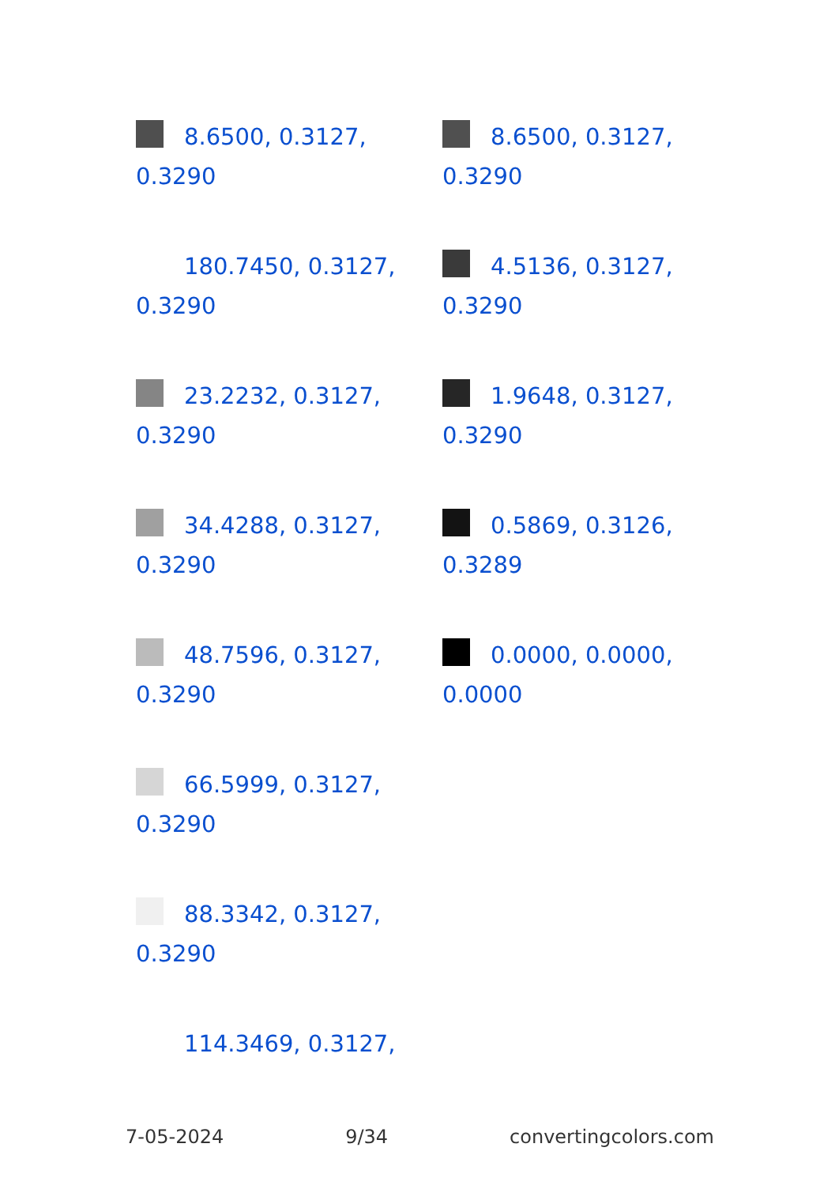8.6500, 0.3127, 0.3290
180.7450, 0.3127, 0.3290
23.2232, 0.3127, 0.3290
34.4288, 0.3127, 0.3290
48.7596, 0.3127, 0.3290
66.5999, 0.3127, 0.3290
88.3342, 0.3127, 0.3290
114.3469, 0.3127,
8.6500, 0.3127, 0.3290
4.5136, 0.3127, 0.3290
1.9648, 0.3127, 0.3290
0.5869, 0.3126, 0.3289
0.0000, 0.0000, 0.0000
7-05-2024 9/34 convertingcolors.com